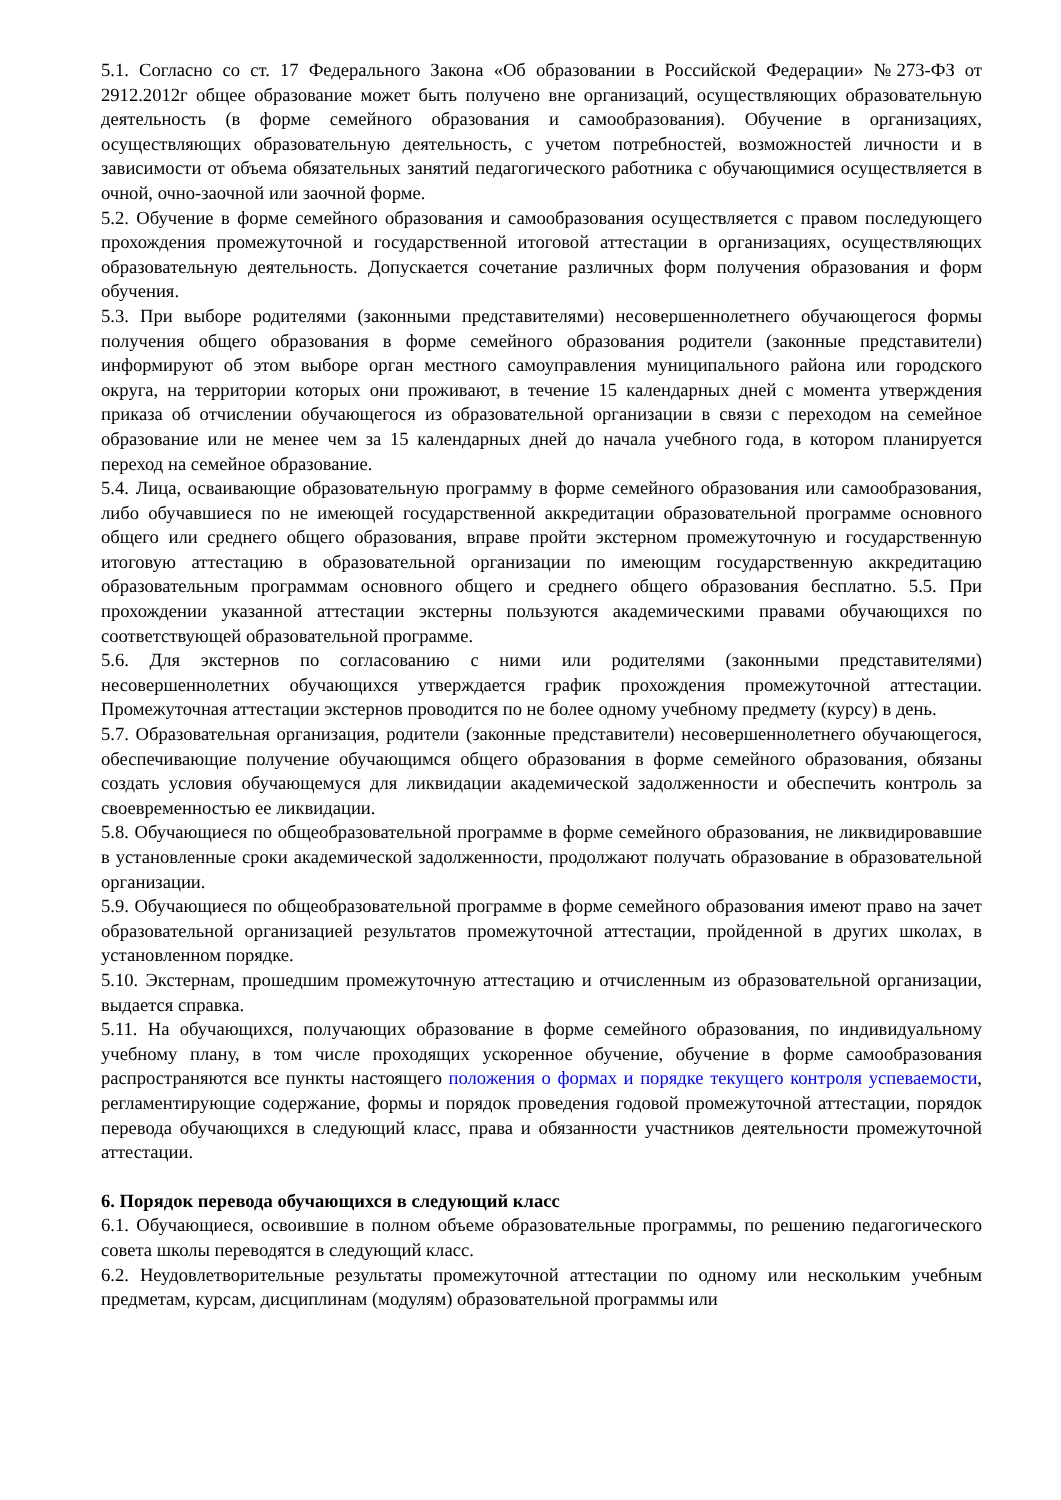5.1. Согласно со ст. 17 Федерального Закона «Об образовании в Российской Федерации» №273-ФЗ от 2912.2012г общее образование может быть получено вне организаций, осуществляющих образовательную деятельность (в форме семейного образования и самообразования). Обучение в организациях, осуществляющих образовательную деятельность, с учетом потребностей, возможностей личности и в зависимости от объема обязательных занятий педагогического работника с обучающимися осуществляется в очной, очно-заочной или заочной форме.
5.2. Обучение в форме семейного образования и самообразования осуществляется с правом последующего прохождения промежуточной и государственной итоговой аттестации в организациях, осуществляющих образовательную деятельность. Допускается сочетание различных форм получения образования и форм обучения.
5.3. При выборе родителями (законными представителями) несовершеннолетнего обучающегося формы получения общего образования в форме семейного образования родители (законные представители) информируют об этом выборе орган местного самоуправления муниципального района или городского округа, на территории которых они проживают, в течение 15 календарных дней с момента утверждения приказа об отчислении обучающегося из образовательной организации в связи с переходом на семейное образование или не менее чем за 15 календарных дней до начала учебного года, в котором планируется переход на семейное образование.
5.4. Лица, осваивающие образовательную программу в форме семейного образования или самообразования, либо обучавшиеся по не имеющей государственной аккредитации образовательной программе основного общего или среднего общего образования, вправе пройти экстерном промежуточную и государственную итоговую аттестацию в образовательной организации по имеющим государственную аккредитацию образовательным программам основного общего и среднего общего образования бесплатно. 5.5. При прохождении указанной аттестации экстерны пользуются академическими правами обучающихся по соответствующей образовательной программе.
5.6. Для экстернов по согласованию с ними или родителями (законными представителями) несовершеннолетних обучающихся утверждается график прохождения промежуточной аттестации. Промежуточная аттестации экстернов проводится по не более одному учебному предмету (курсу) в день.
5.7. Образовательная организация, родители (законные представители) несовершеннолетнего обучающегося, обеспечивающие получение обучающимся общего образования в форме семейного образования, обязаны создать условия обучающемуся для ликвидации академической задолженности и обеспечить контроль за своевременностью ее ликвидации.
5.8. Обучающиеся по общеобразовательной программе в форме семейного образования, не ликвидировавшие в установленные сроки академической задолженности, продолжают получать образование в образовательной организации.
5.9. Обучающиеся по общеобразовательной программе в форме семейного образования имеют право на зачет образовательной организацией результатов промежуточной аттестации, пройденной в других школах, в установленном порядке.
5.10. Экстернам, прошедшим промежуточную аттестацию и отчисленным из образовательной организации, выдается справка.
5.11. На обучающихся, получающих образование в форме семейного образования, по индивидуальному учебному плану, в том числе проходящих ускоренное обучение, обучение в форме самообразования распространяются все пункты настоящего положения о формах и порядке текущего контроля успеваемости, регламентирующие содержание, формы и порядок проведения годовой промежуточной аттестации, порядок перевода обучающихся в следующий класс, права и обязанности участников деятельности промежуточной аттестации.
6. Порядок перевода обучающихся в следующий класс
6.1. Обучающиеся, освоившие в полном объеме образовательные программы, по решению педагогического совета школы переводятся в следующий класс.
6.2. Неудовлетворительные результаты промежуточной аттестации по одному или нескольким учебным предметам, курсам, дисциплинам (модулям) образовательной программы или